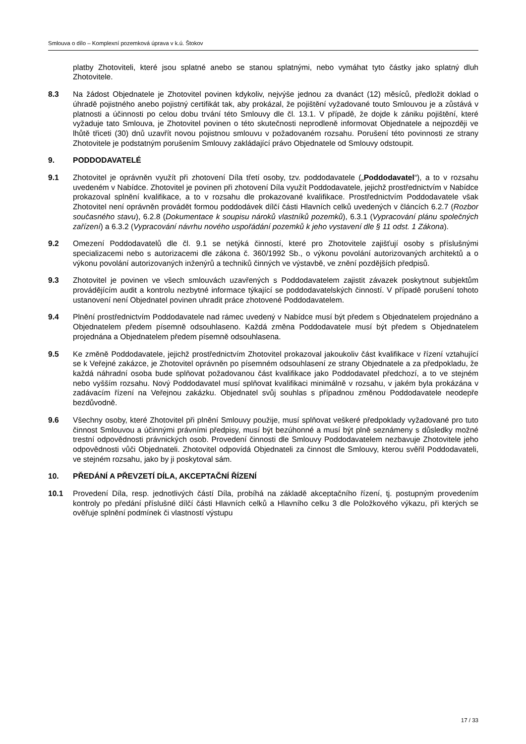Smlouva o dílo – Komplexní pozemková úprava v k.ú. Štokov
platby Zhotoviteli, které jsou splatné anebo se stanou splatnými, nebo vymáhat tyto částky jako splatný dluh Zhotovitele.
8.3 Na žádost Objednatele je Zhotovitel povinen kdykoliv, nejvýše jednou za dvanáct (12) měsíců, předložit doklad o úhradě pojistného anebo pojistný certifikát tak, aby prokázal, že pojištění vyžadované touto Smlouvou je a zůstává v platnosti a účinnosti po celou dobu trvání této Smlouvy dle čl. 13.1. V případě, že dojde k zániku pojištění, které vyžaduje tato Smlouva, je Zhotovitel povinen o této skutečnosti neprodleně informovat Objednatele a nejpozději ve lhůtě třiceti (30) dnů uzavřít novou pojistnou smlouvu v požadovaném rozsahu. Porušení této povinnosti ze strany Zhotovitele je podstatným porušením Smlouvy zakládající právo Objednatele od Smlouvy odstoupit.
9. PODDODAVATELÉ
9.1 Zhotovitel je oprávněn využít při zhotovení Díla třetí osoby, tzv. poddodavatele („Poddodavatel“), a to v rozsahu uvedeném v Nabídce. Zhotovitel je povinen při zhotovení Díla využít Poddodavatele, jejichž prostřednictvím v Nabídce prokazoval splnění kvalifikace, a to v rozsahu dle prokazované kvalifikace. Prostřednictvím Poddodavatele však Zhotovitel není oprávněn provádět formou poddodávek dílčí části Hlavních celků uvedených v článcích 6.2.7 (Rozbor současného stavu), 6.2.8 (Dokumentace k soupisu nároků vlastníků pozemků), 6.3.1 (Vypracování plánu společných zařízení) a 6.3.2 (Vypracování návrhu nového uspořádání pozemků k jeho vystavení dle § 11 odst. 1 Zákona).
9.2 Omezení Poddodavatelů dle čl. 9.1 se netýká činností, které pro Zhotovitele zajišťují osoby s příslušnými specializacemi nebo s autorizacemi dle zákona č. 360/1992 Sb., o výkonu povolání autorizovaných architektů a o výkonu povolání autorizovaných inženýrů a techniků činných ve výstavbě, ve znění pozdějších předpisů.
9.3 Zhotovitel je povinen ve všech smlouvách uzavřených s Poddodavatelem zajistit závazek poskytnout subjektům provádějícím audit a kontrolu nezbytné informace týkající se poddodavatelských činností. V případě porušení tohoto ustanovení není Objednatel povinen uhradit práce zhotovené Poddodavatelem.
9.4 Plnění prostřednictvím Poddodavatele nad rámec uvedený v Nabídce musí být předem s Objednatelem projednáno a Objednatelem předem písemně odsouhlaseno. Každá změna Poddodavatele musí být předem s Objednatelem projednána a Objednatelem předem písemně odsouhlasena.
9.5 Ke změně Poddodavatele, jejichž prostřednictvím Zhotovitel prokazoval jakoukoliv část kvalifikace v řízení vztahující se k Veřejné zakázce, je Zhotovitel oprávněn po písemném odsouhlasení ze strany Objednatele a za předpokladu, že každá náhradní osoba bude splňovat požadovanou část kvalifikace jako Poddodavatel předchozí, a to ve stejném nebo vyšším rozsahu. Nový Poddodavatel musí splňovat kvalifikaci minimálně v rozsahu, v jakém byla prokázána v zadávacím řízení na Veřejnou zakázku. Objednatel svůj souhlas s případnou změnou Poddodavatele neodepře bezdůvodně.
9.6 Všechny osoby, které Zhotovitel při plnění Smlouvy použije, musí splňovat veškeré předpoklady vyžadované pro tuto činnost Smlouvou a účinnými právními předpisy, musí být bezúhonné a musí být plně seznámeny s důsledky možné trestní odpovědnosti právnických osob. Provedení činnosti dle Smlouvy Poddodavatelem nezbavuje Zhotovitele jeho odpovědnosti vůči Objednateli. Zhotovitel odpovídá Objednateli za činnost dle Smlouvy, kterou svěřil Poddodavateli, ve stejném rozsahu, jako by ji poskytoval sám.
10. PŘEDÁNÍ A PŘEVZETÍ DÍLA, AKCEPTAČNÍ ŘÍZENÍ
10.1 Provedení Díla, resp. jednotlivých částí Díla, probíhá na základě akceptačního řízení, tj. postupným provedením kontroly po předání příslušné dílčí části Hlavních celků a Hlavního celku 3 dle Položkového výkazu, při kterých se ověřuje splnění podmínek či vlastností výstupu
17 / 33